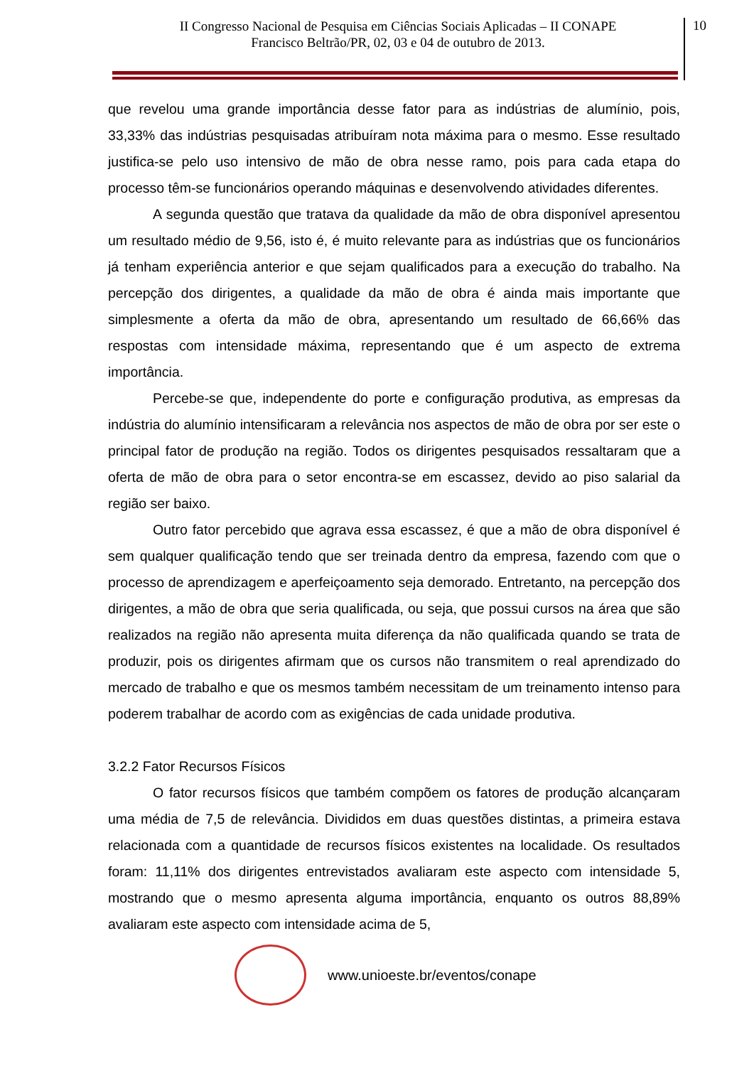II Congresso Nacional de Pesquisa em Ciências Sociais Aplicadas – II CONAPE
Francisco Beltrão/PR, 02, 03 e 04 de outubro de 2013.
10
que revelou uma grande importância desse fator para as indústrias de alumínio, pois, 33,33% das indústrias pesquisadas atribuíram nota máxima para o mesmo. Esse resultado justifica-se pelo uso intensivo de mão de obra nesse ramo, pois para cada etapa do processo têm-se funcionários operando máquinas e desenvolvendo atividades diferentes.
A segunda questão que tratava da qualidade da mão de obra disponível apresentou um resultado médio de 9,56, isto é, é muito relevante para as indústrias que os funcionários já tenham experiência anterior e que sejam qualificados para a execução do trabalho. Na percepção dos dirigentes, a qualidade da mão de obra é ainda mais importante que simplesmente a oferta da mão de obra, apresentando um resultado de 66,66% das respostas com intensidade máxima, representando que é um aspecto de extrema importância.
Percebe-se que, independente do porte e configuração produtiva, as empresas da indústria do alumínio intensificaram a relevância nos aspectos de mão de obra por ser este o principal fator de produção na região. Todos os dirigentes pesquisados ressaltaram que a oferta de mão de obra para o setor encontra-se em escassez, devido ao piso salarial da região ser baixo.
Outro fator percebido que agrava essa escassez, é que a mão de obra disponível é sem qualquer qualificação tendo que ser treinada dentro da empresa, fazendo com que o processo de aprendizagem e aperfeiçoamento seja demorado. Entretanto, na percepção dos dirigentes, a mão de obra que seria qualificada, ou seja, que possui cursos na área que são realizados na região não apresenta muita diferença da não qualificada quando se trata de produzir, pois os dirigentes afirmam que os cursos não transmitem o real aprendizado do mercado de trabalho e que os mesmos também necessitam de um treinamento intenso para poderem trabalhar de acordo com as exigências de cada unidade produtiva.
3.2.2 Fator Recursos Físicos
O fator recursos físicos que também compõem os fatores de produção alcançaram uma média de 7,5 de relevância. Divididos em duas questões distintas, a primeira estava relacionada com a quantidade de recursos físicos existentes na localidade. Os resultados foram: 11,11% dos dirigentes entrevistados avaliaram este aspecto com intensidade 5, mostrando que o mesmo apresenta alguma importância, enquanto os outros 88,89% avaliaram este aspecto com intensidade acima de 5,
www.unioeste.br/eventos/conape